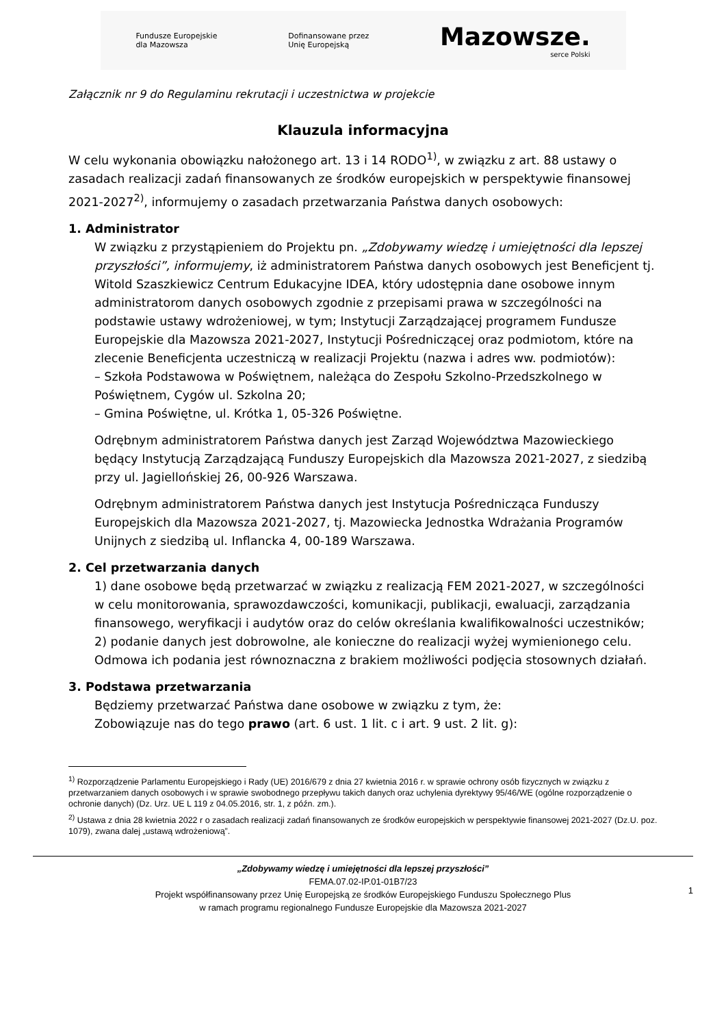Fundusze Europejskie
dla Mazowsza
Dofinansowane przez
Unię Europejską
Mazowsze.
serce Polski
Załącznik nr 9 do Regulaminu rekrutacji i uczestnictwa w projekcie
Klauzula informacyjna
W celu wykonania obowiązku nałożonego art. 13 i 14 RODO<sup>1)</sup>, w związku z art. 88 ustawy o zasadach realizacji zadań finansowanych ze środków europejskich w perspektywie finansowej 2021-2027<sup>2)</sup>, informujemy o zasadach przetwarzania Państwa danych osobowych:
1. Administrator
W związku z przystąpieniem do Projektu pn. „Zdobywamy wiedzę i umiejętności dla lepszej przyszłości”, informujemy, iż administratorem Państwa danych osobowych jest Beneficjent tj. Witold Szaszkiewicz Centrum Edukacyjne IDEA, który udostępnia dane osobowe innym administratorom danych osobowych zgodnie z przepisami prawa w szczególności na podstawie ustawy wdrożeniowej, w tym; Instytucji Zarządzającej programem Fundusze Europejskie dla Mazowsza 2021-2027, Instytucji Pośredniczącej oraz podmiotom, które na zlecenie Beneficjenta uczestniczą w realizacji Projektu (nazwa i adres ww. podmiotów):
– Szkoła Podstawowa w Poświętnem, należąca do Zespołu Szkolno-Przedszkolnego w Poświętnem, Cygów ul. Szkolna 20;
– Gmina Poświętne, ul. Krótka 1, 05-326 Poświętne.
Odrębnym administratorem Państwa danych jest Zarząd Województwa Mazowieckiego będący Instytucją Zarządzającą Funduszy Europejskich dla Mazowsza 2021-2027, z siedzibą przy ul. Jagiellońskiej 26, 00-926 Warszawa.
Odrębnym administratorem Państwa danych jest Instytucja Pośrednicząca Funduszy Europejskich dla Mazowsza 2021-2027, tj. Mazowiecka Jednostka Wdrażania Programów Unijnych z siedzibą ul. Inflancka 4, 00-189 Warszawa.
2. Cel przetwarzania danych
1) dane osobowe będą przetwarzać w związku z realizacją FEM 2021-2027, w szczególności w celu monitorowania, sprawozdawczości, komunikacji, publikacji, ewaluacji, zarządzania finansowego, weryfikacji i audytów oraz do celów określania kwalifikowalności uczestników;
2) podanie danych jest dobrowolne, ale konieczne do realizacji wyżej wymienionego celu. Odmowa ich podania jest równoznaczna z brakiem możliwości podjęcia stosownych działań.
3. Podstawa przetwarzania
Będziemy przetwarzać Państwa dane osobowe w związku z tym, że:
Zobowiązuje nas do tego prawo (art. 6 ust. 1 lit. c i art. 9 ust. 2 lit. g):
<sup>1)</sup> Rozporządzenie Parlamentu Europejskiego i Rady (UE) 2016/679 z dnia 27 kwietnia 2016 r. w sprawie ochrony osób fizycznych w związku z przetwarzaniem danych osobowych i w sprawie swobodnego przepływu takich danych oraz uchylenia dyrektywy 95/46/WE (ogólne rozporządzenie o ochronie danych) (Dz. Urz. UE L 119 z 04.05.2016, str. 1, z późn. zm.).
<sup>2)</sup> Ustawa z dnia 28 kwietnia 2022 r o zasadach realizacji zadań finansowanych ze środków europejskich w perspektywie finansowej 2021-2027 (Dz.U. poz. 1079), zwana dalej „ustawą wdrożeniową”.
„Zdobywamy wiedzę i umiejętności dla lepszej przyszłości”
FEMA.07.02-IP.01-01B7/23
Projekt współfinansowany przez Unię Europejską ze środków Europejskiego Funduszu Społecznego Plus
w ramach programu regionalnego Fundusze Europejskie dla Mazowsza 2021-2027
1